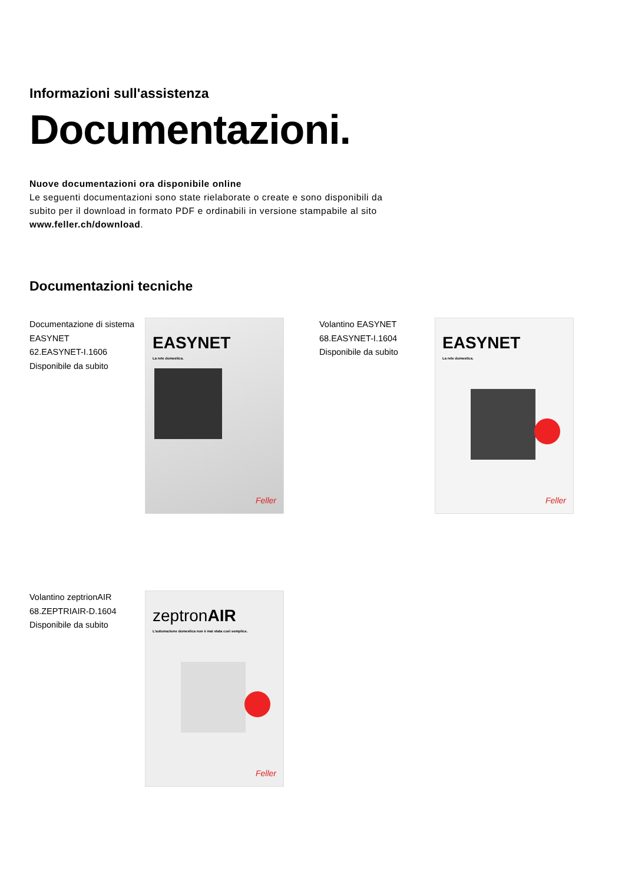Informazioni sull'assistenza
Documentazioni.
Nuove documentazioni ora disponibile online
Le seguenti documentazioni sono state rielaborate o create e sono disponibili da subito per il download in formato PDF e ordinabili in versione stampabile al sito www.feller.ch/download.
Documentazioni tecniche
Documentazione di sistema
EASYNET
62.EASYNET-I.1606
Disponibile da subito
EASYNET
La rete domestica.
Feller
Volantino EASYNET
68.EASYNET-I.1604
Disponibile da subito
EASYNET
La rete domestica.
Feller
Volantino zeptrionAIR
68.ZEPTRIAIR-D.1604
Disponibile da subito
zeptronAIR
L'automazione domestica non è mai stata così semplice.
Feller